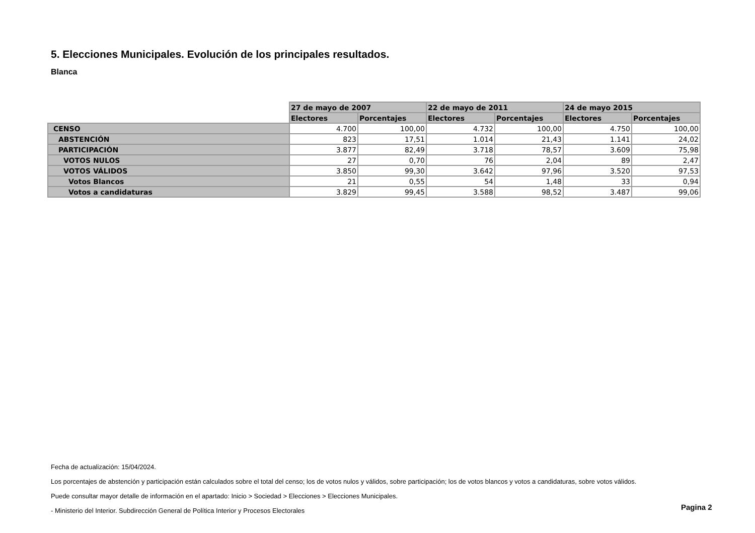5. Elecciones Municipales. Evolución de los principales resultados.
Blanca
| | 27 de mayo de 2007 | | 22 de mayo de 2011 | | 24 de mayo 2015 | |
| --- | --- | --- | --- | --- | --- | --- |
| | Electores | Porcentajes | Electores | Porcentajes | Electores | Porcentajes |
| CENSO | 4.700 | 100,00 | 4.732 | 100,00 | 4.750 | 100,00 |
| ABSTENCIÓN | 823 | 17,51 | 1.014 | 21,43 | 1.141 | 24,02 |
| PARTICIPACIÓN | 3.877 | 82,49 | 3.718 | 78,57 | 3.609 | 75,98 |
| VOTOS NULOS | 27 | 0,70 | 76 | 2,04 | 89 | 2,47 |
| VOTOS VÁLIDOS | 3.850 | 99,30 | 3.642 | 97,96 | 3.520 | 97,53 |
| Votos Blancos | 21 | 0,55 | 54 | 1,48 | 33 | 0,94 |
| Votos a candidaturas | 3.829 | 99,45 | 3.588 | 98,52 | 3.487 | 99,06 |
Fecha de actualización: 15/04/2024.
Los porcentajes de abstención y participación están calculados sobre el total del censo; los de votos nulos y válidos, sobre participación; los de votos blancos y votos a candidaturas, sobre votos válidos.
Puede consultar mayor detalle de información en el apartado: Inicio > Sociedad > Elecciones > Elecciones Municipales.
- Ministerio del Interior. Subdirección General de Política Interior y Procesos Electorales
Pagina 2